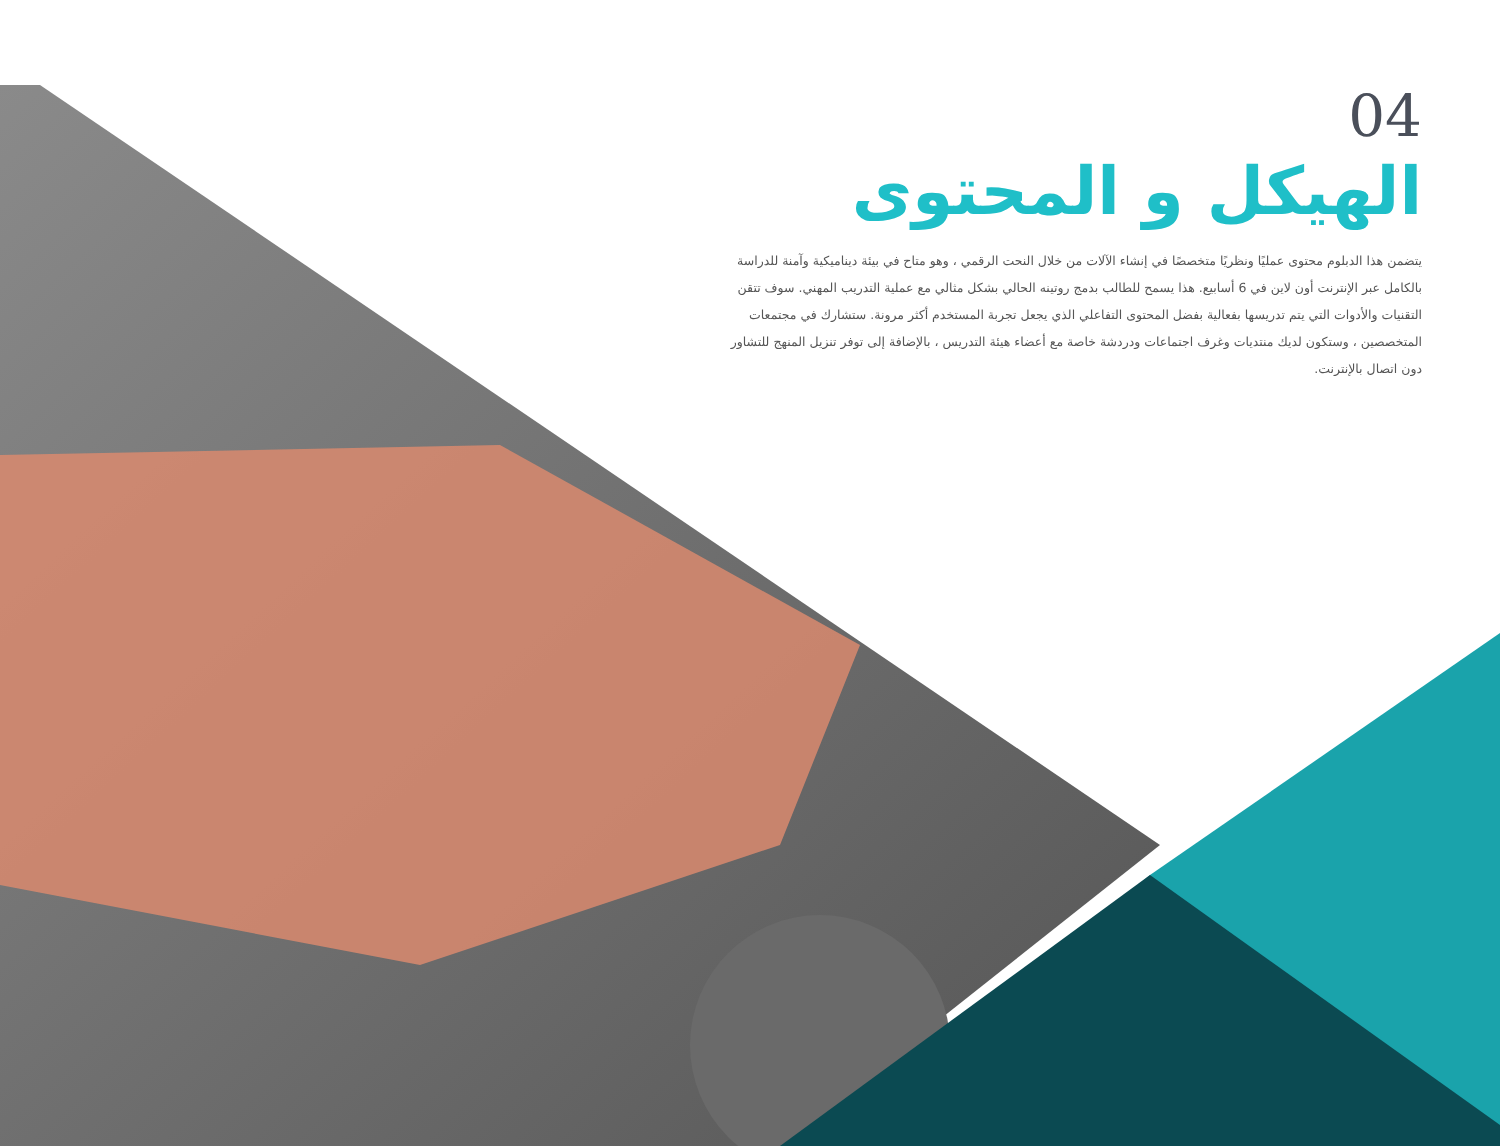04
الهيكل و المحتوى
يتضمن هذا الدبلوم محتوى عمليًا ونظريًا متخصصًا في إنشاء الآلات من خلال النحت الرقمي ، وهو متاح في بيئة ديناميكية وآمنة للدراسة بالكامل عبر الإنترنت أون لاين في 6 أسابيع. هذا يسمح للطالب بدمج روتينه الحالي بشكل مثالي مع عملية التدريب المهني. سوف تتقن التقنيات والأدوات التي يتم تدريسها بفعالية بفضل المحتوى التفاعلي الذي يجعل تجربة المستخدم أكثر مرونة. ستشارك في مجتمعات المتخصصين ، وستكون لديك منتديات وغرف اجتماعات ودردشة خاصة مع أعضاء هيئة التدريس ، بالإضافة إلى توفر تنزيل المنهج للتشاور دون اتصال بالإنترنت.